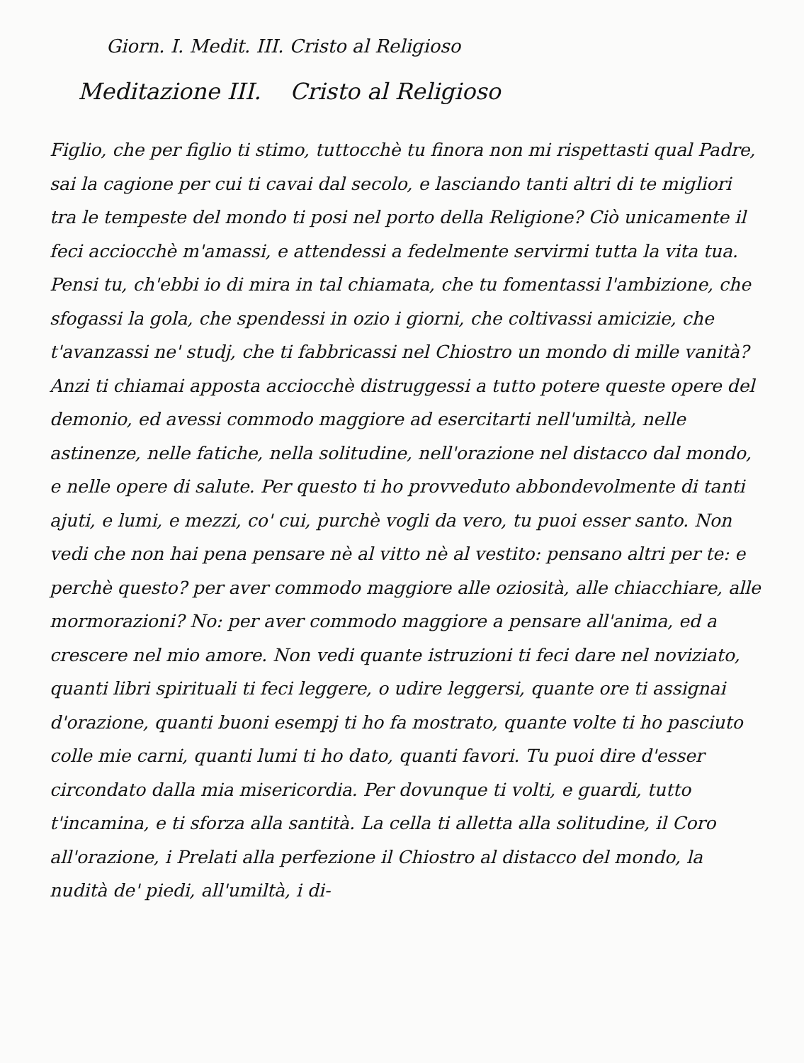Giorn. I. Medit. III. Cristo al Religioso
Meditazione III. Cristo al Religioso
Figlio, che per figlio ti stimo, tuttocchè tu finora non mi rispettasti qual Padre, sai la cagione per cui ti cavai dal secolo, e lasciando tanti altri di te migliori tra le tempeste del mondo ti posi nel porto della Religione? Ciò unicamente il feci acciocchè m'amassi, e attendessi a fedelmente servirmi tutta la vita tua. Pensi tu, ch'ebbi io di mira in tal chiamata, che tu fomentassi l'ambizione, che sfogassi la gola, che spendessi in ozio i giorni, che coltivassi amicizie, che t'avanzassi ne' studj, che ti fabbricassi nel Chiostro un mondo di mille vanità? Anzi ti chiamai apposta acciocchè distruggessi a tutto potere queste opere del demonio, ed avessi commodo maggiore ad esercitarti nell'umiltà, nelle astinenze, nelle fatiche, nella solitudine, nell'orazione nel distacco dal mondo, e nelle opere di salute. Per questo ti ho provveduto abbondevolmente di tanti ajuti, e lumi, e mezzi, co' cui, purchè vogli da vero, tu puoi esser santo. Non vedi che non hai pena pensare nè al vitto nè al vestito: pensano altri per te: e perchè questo? per aver commodo maggiore alle oziosità, alle chiacchiare, alle mormorazioni? No: per aver commodo maggiore a pensare all'anima, ed a crescere nel mio amore. Non vedi quante istruzioni ti feci dare nel noviziato, quanti libri spirituali ti feci leggere, o udire leggersi, quante ore ti assignai d'orazione, quanti buoni esempj ti ho fa mostrato, quante volte ti ho pasciuto colle mie carni, quanti lumi ti ho dato, quanti favori. Tu puoi dire d'esser circondato dalla mia misericordia. Per dovunque ti volti, e guardi, tutto t'incamina, e ti sforza alla santità. La cella ti alletta alla solitudine, il Coro all'orazione, i Prelati alla perfezione il Chiostro al distacco del mondo, la nudità de' piedi, all'umiltà, i di-